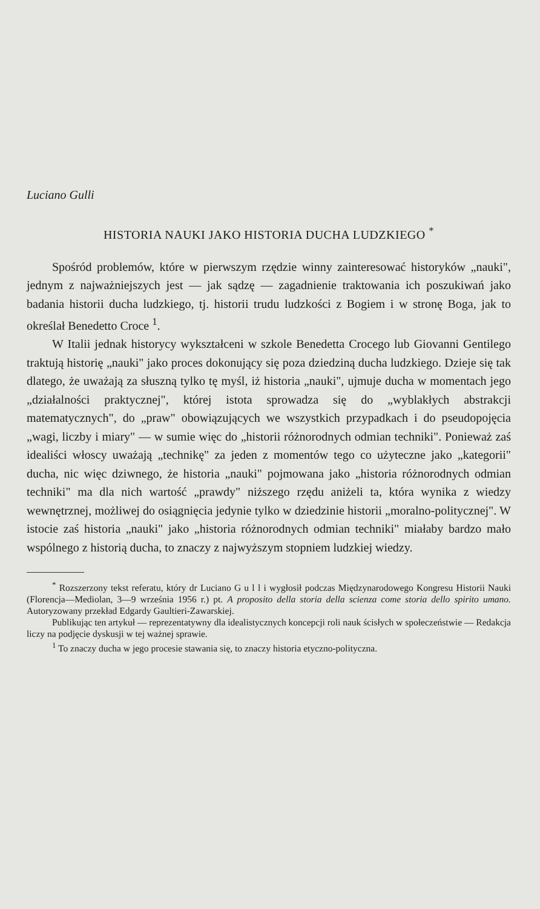Luciano Gulli
HISTORIA NAUKI JAKO HISTORIA DUCHA LUDZKIEGO <sup>*</sup>
Spośród problemów, które w pierwszym rzędzie winny zainteresować historyków „nauki", jednym z najważniejszych jest — jak sądzę — zagadnienie traktowania ich poszukiwań jako badania historii ducha ludzkiego, tj. historii trudu ludzkości z Bogiem i w stronę Boga, jak to określał Benedetto Croce <sup>1</sup>.
W Italii jednak historycy wykształceni w szkole Benedetta Crocego lub Giovanni Gentilego traktują historię „nauki" jako proces dokonujący się poza dziedziną ducha ludzkiego. Dzieje się tak dlatego, że uważają za słuszną tylko tę myśl, iż historia „nauki", ujmuje ducha w momentach jego „działalności praktycznej", której istota sprowadza się do „wyblakłych abstrakcji matematycznych", do „praw" obowiązujących we wszystkich przypadkach i do pseudopojęcia „wagi, liczby i miary" — w sumie więc do „historii różnorodnych odmian techniki". Ponieważ zaś idealiści włoscy uważają „technikę" za jeden z momentów tego co użyteczne jako „kategorii" ducha, nic więc dziwnego, że historia „nauki" pojmowana jako „historia różnorodnych odmian techniki" ma dla nich wartość „prawdy" niższego rzędu aniżeli ta, która wynika z wiedzy wewnętrznej, możliwej do osiągnięcia jedynie tylko w dziedzinie historii „moralno-politycznej". W istocie zaś historia „nauki" jako „historia różnorodnych odmian techniki" miałaby bardzo mało wspólnego z historią ducha, to znaczy z najwyższym stopniem ludzkiej wiedzy.
<sup>*</sup> Rozszerzony tekst referatu, który dr Luciano G u l l i wygłosił podczas Międzynarodowego Kongresu Historii Nauki (Florencja—Mediolan, 3—9 września 1956 r.) pt. A proposito della storia della scienza come storia dello spirito umano. Autoryzowany przekład Edgardy Gaultieri-Zawarskiej.
Publikując ten artykuł — reprezentatywny dla idealistycznych koncepcji roli nauk ścisłych w społeczeństwie — Redakcja liczy na podjęcie dyskusji w tej ważnej sprawie.
<sup>1</sup> To znaczy ducha w jego procesie stawania się, to znaczy historia etyczno-polityczna.